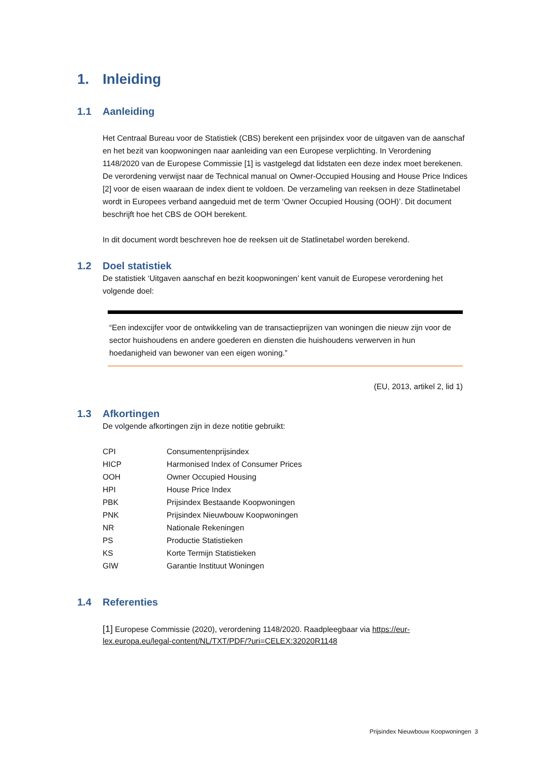1. Inleiding
1.1 Aanleiding
Het Centraal Bureau voor de Statistiek (CBS) berekent een prijsindex voor de uitgaven van de aanschaf en het bezit van koopwoningen naar aanleiding van een Europese verplichting. In Verordening 1148/2020 van de Europese Commissie [1] is vastgelegd dat lidstaten een deze index moet berekenen. De verordening verwijst naar de Technical manual on Owner-Occupied Housing and House Price Indices [2] voor de eisen waaraan de index dient te voldoen. De verzameling van reeksen in deze Statlinetabel wordt in Europees verband aangeduid met de term ‘Owner Occupied Housing (OOH)’. Dit document beschrijft hoe het CBS de OOH berekent.
In dit document wordt beschreven hoe de reeksen uit de Statlinetabel worden berekend.
1.2 Doel statistiek
De statistiek ‘Uitgaven aanschaf en bezit koopwoningen’ kent vanuit de Europese verordening het volgende doel:
“Een indexcijfer voor de ontwikkeling van de transactieprijzen van woningen die nieuw zijn voor de sector huishoudens en andere goederen en diensten die huishoudens verwerven in hun hoedanigheid van bewoner van een eigen woning.”
(EU, 2013, artikel 2, lid 1)
1.3 Afkortingen
De volgende afkortingen zijn in deze notitie gebruikt:
| CPI | Consumentenprijsindex |
| HICP | Harmonised Index of Consumer Prices |
| OOH | Owner Occupied Housing |
| HPI | House Price Index |
| PBK | Prijsindex Bestaande Koopwoningen |
| PNK | Prijsindex Nieuwbouw Koopwoningen |
| NR | Nationale Rekeningen |
| PS | Productie Statistieken |
| KS | Korte Termijn Statistieken |
| GIW | Garantie Instituut Woningen |
1.4 Referenties
[1] Europese Commissie (2020), verordening 1148/2020. Raadpleegbaar via https://eur-lex.europa.eu/legal-content/NL/TXT/PDF/?uri=CELEX:32020R1148
Prijsindex Nieuwbouw Koopwoningen 3